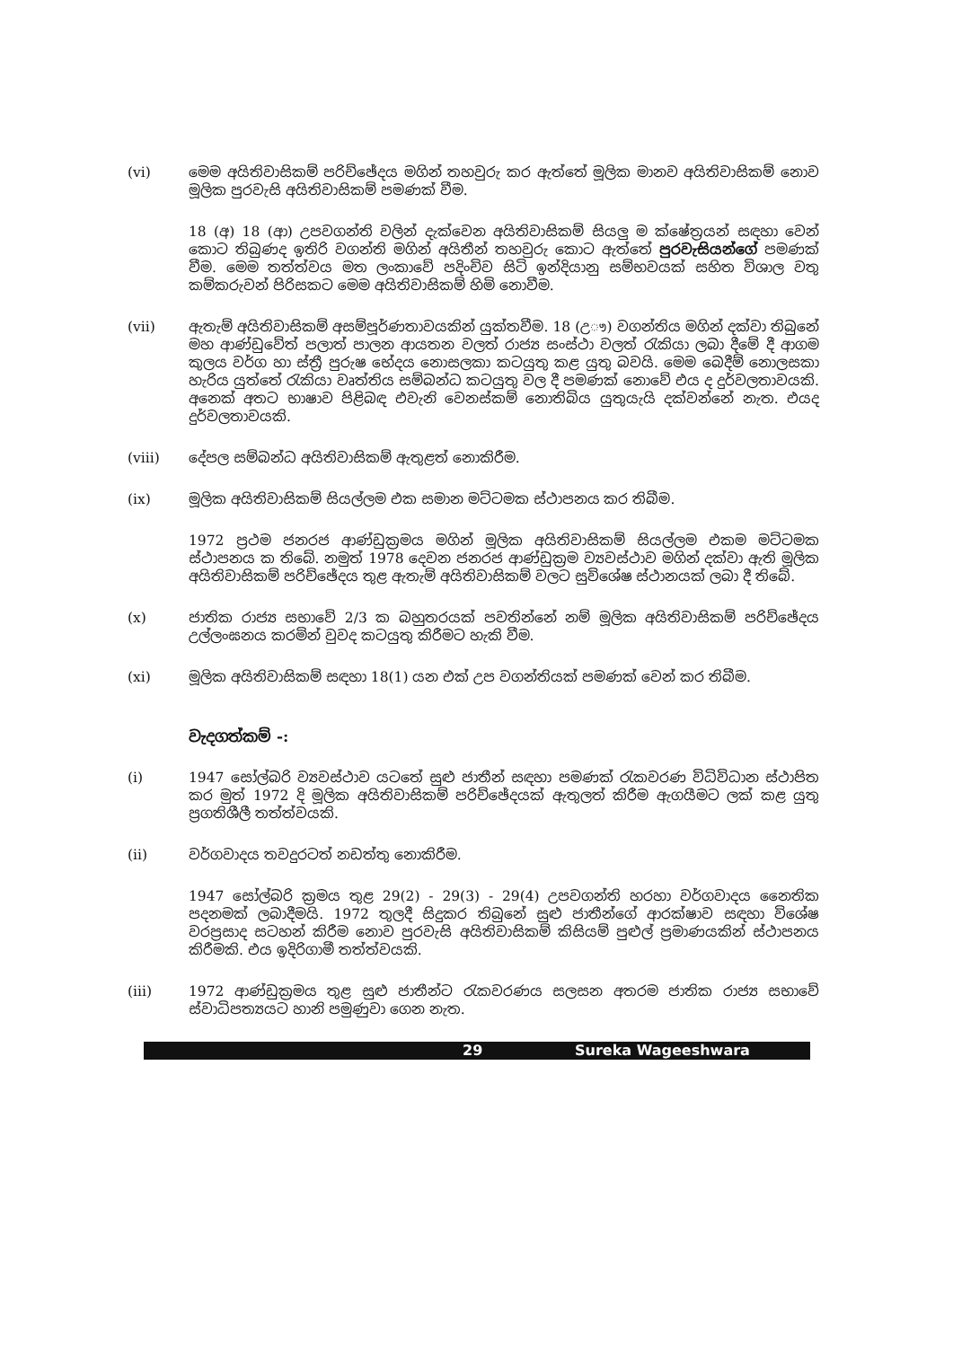(vi) මෙම අයිතිවාසිකම් පරිච්ඡේදය මගින් තහවුරු කර ඇත්තේ මූලික මානව අයිතිවාසිකම් නොව මූලික පුරවැසි අයිතිවාසිකම් පමණක් වීම.
18 (අ) 18 (ආ) උපවගන්ති වලින් දැක්වෙන අයිතිවාසිකම් සියලු ම ක්ෂේත්‍රයන් සඳහා වෙන් කොට තිබුණද ඉතිරි වගන්ති මගින් අයිතීන් තහවුරු කොට ඇත්තේ පුරවැසියන්ගේ පමණක් වීම. මෙම තත්ත්වය මත ලංකාවේ පදිංචිව සිටි ඉන්දියානු සම්භවයක් සහිත විශාල වතු කම්කරුවන් පිරිසකට මෙම අයිතිවාසිකම් හිමි නොවීම.
(vii) ඇතැම් අයිතිවාසිකම් අසම්පූර්ණතාවයකින් යුක්තවීම. 18 (උෟ) වගන්තිය මගින් දක්වා තිබුනේ මහ ආණ්ඩුවේත් පලාත් පාලන ආයතන වලත් රාජ්‍ය සංස්ථා වලත් රැකියා ලබා දීමේ දී ආගම කුලය වර්ග හා ස්ත්‍රී පුරුෂ භේදය නොසලකා කටයුතු කළ යුතු බවයි. මෙම බෙදීම් නොලසකා හැරිය යුත්තේ රැකියා වෘත්තිය සම්බන්ධ කටයුතු වල දී පමණක් නොවේ එය ද දුර්වලතාවයකි. අනෙක් අතට භාෂාව පිළිබඳ එවැනි වෙනස්කම් නොතිබිය යුතුයැයි දක්වන්නේ නැත. එයද දුර්වලතාවයකි.
(viii) දේපල සම්බන්ධ අයිතිවාසිකම් ඇතුළත් නොකිරීම.
(ix) මූලික අයිතිවාසිකම් සියල්ලම එක සමාන මට්ටමක ස්ථාපනය කර තිබීම.
1972 ප්‍රථම ජනරජ ආණ්ඩුක්‍රමය මගින් මූලික අයිතිවාසිකම් සියල්ලම එකම මට්ටමක ස්ථාපනය ක තිබේ. නමුත් 1978 දෙවන ජනරජ ආණ්ඩුක්‍රම ව්‍යවස්ථාව මගින් දක්වා ඇති මූලික අයිතිවාසිකම් පරිච්ඡේදය තුළ ඇතැම් අයිතිවාසිකම් වලට සුවිශේෂ ස්ථානයක් ලබා දී තිබේ.
(x) ජාතික රාජ්‍ය සභාවේ 2/3 ක බහුතරයක් පවතින්නේ නම් මූලික අයිතිවාසිකම් පරිච්ඡේදය උල්ලංඝනය කරමින් වුවද කටයුතු කිරීමට හැකි වීම.
(xi) මූලික අයිතිවාසිකම් සඳහා 18(1) යන එක් උප වගන්තියක් පමණක් වෙන් කර තිබීම.
වැදගත්කම් -:
(i) 1947 සෝල්බරි ව්‍යවස්ථාව යටතේ සුළු ජාතීන් සඳහා පමණක් රැකවරණ විධිවිධාන ස්ථාපිත කර මුත් 1972 දි මූලික අයිතිවාසිකම් පරිච්ඡේදයක් ඇතුලත් කිරීම ඇගයීමට ලක් කළ යුතු ප්‍රගතිශීලී තත්ත්වයකි.
(ii) වර්ගවාදය තවදුරටත් නඩත්තු නොකිරීම.
1947 සෝල්බරි ක්‍රමය තුළ 29(2) - 29(3) - 29(4) උපවගන්ති හරහා වර්ගවාදය නෛතික පදනමක් ලබාදීමයි. 1972 තුලදී සිදුකර තිබුනේ සුළු ජාතීන්ගේ ආරක්ෂාව සඳහා විශේෂ වරප්‍රසාද සටහන් කිරීම නොව පුරවැසි අයිතිවාසිකම් කිසියම් පුළුල් ප්‍රමාණයකින් ස්ථාපනය කිරීමකි. එය ඉදිරිගාමී තත්ත්වයකි.
(iii) 1972 ආණ්ඩුක්‍රමය තුළ සුළු ජාතීන්ට රැකවරණය සලසන අතරම ජාතික රාජ්‍ය සභාවේ ස්වාධිපත්‍යයට හානි පමුණුවා ගෙන නැත.
29 Sureka Wageeshwara